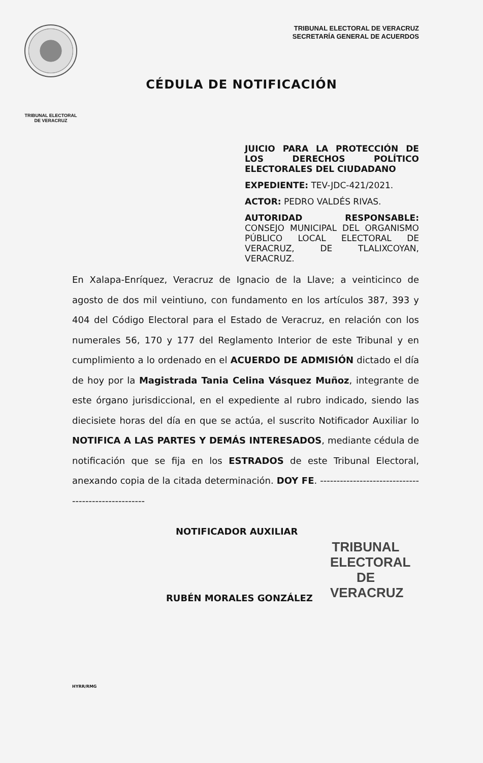TRIBUNAL ELECTORAL
DE VERACRUZ
TRIBUNAL ELECTORAL DE VERACRUZ
SECRETARÍA GENERAL DE ACUERDOS
CÉDULA DE NOTIFICACIÓN
JUICIO PARA LA PROTECCIÓN DE LOS DERECHOS POLÍTICO ELECTORALES DEL CIUDADANO
EXPEDIENTE: TEV-JDC-421/2021.
ACTOR: PEDRO VALDÉS RIVAS.
AUTORIDAD RESPONSABLE: CONSEJO MUNICIPAL DEL ORGANISMO PÚBLICO LOCAL ELECTORAL DE VERACRUZ, DE TLALIXCOYAN, VERACRUZ.
En Xalapa-Enríquez, Veracruz de Ignacio de la Llave; a veinticinco de agosto de dos mil veintiuno, con fundamento en los artículos 387, 393 y 404 del Código Electoral para el Estado de Veracruz, en relación con los numerales 56, 170 y 177 del Reglamento Interior de este Tribunal y en cumplimiento a lo ordenado en el ACUERDO DE ADMISIÓN dictado el día de hoy por la Magistrada Tania Celina Vásquez Muñoz, integrante de este órgano jurisdiccional, en el expediente al rubro indicado, siendo las diecisiete horas del día en que se actúa, el suscrito Notificador Auxiliar lo NOTIFICA A LAS PARTES Y DEMÁS INTERESADOS, mediante cédula de notificación que se fija en los ESTRADOS de este Tribunal Electoral, anexando copia de la citada determinación. DOY FE. ----------------------------------------------------
NOTIFICADOR AUXILIAR
RUBÉN MORALES GONZÁLEZ
TRIBUNAL
ELECTORAL
DE VERACRUZ
HYRR/RMG